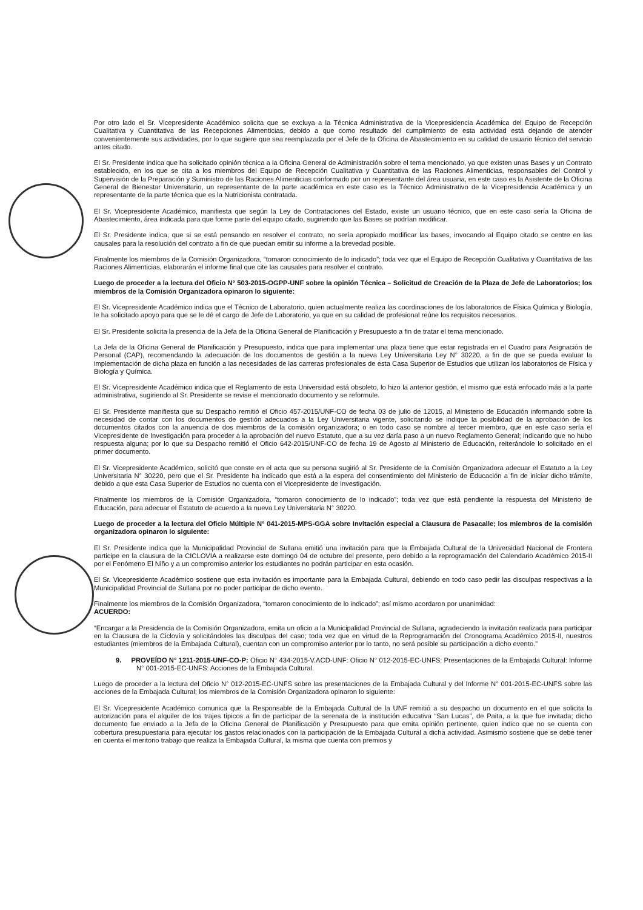Por otro lado el Sr. Vicepresidente Académico solicita que se excluya a la Técnica Administrativa de la Vicepresidencia Académica del Equipo de Recepción Cualitativa y Cuantitativa de las Recepciones Alimenticias, debido a que como resultado del cumplimiento de esta actividad está dejando de atender convenientemente sus actividades, por lo que sugiere que sea reemplazada por el Jefe de la Oficina de Abastecimiento en su calidad de usuario técnico del servicio antes citado.
El Sr. Presidente indica que ha solicitado opinión técnica a la Oficina General de Administración sobre el tema mencionado, ya que existen unas Bases y un Contrato establecido, en los que se cita a los miembros del Equipo de Recepción Cualitativa y Cuantitativa de las Raciones Alimenticias, responsables del Control y Supervisión de la Preparación y Suministro de las Raciones Alimenticias conformado por un representante del área usuaria, en este caso es la Asistente de la Oficina General de Bienestar Universitario, un representante de la parte académica en este caso es la Técnico Administrativo de la Vicepresidencia Académica y un representante de la parte técnica que es la Nutricionista contratada.
El Sr. Vicepresidente Académico, manifiesta que según la Ley de Contrataciones del Estado, existe un usuario técnico, que en este caso sería la Oficina de Abastecimiento, área indicada para que forme parte del equipo citado, sugiriendo que las Bases se podrían modificar.
El Sr. Presidente indica, que si se está pensando en resolver el contrato, no sería apropiado modificar las bases, invocando al Equipo citado se centre en las causales para la resolución del contrato a fin de que puedan emitir su informe a la brevedad posible.
Finalmente los miembros de la Comisión Organizadora, “tomaron conocimiento de lo indicado”; toda vez que el Equipo de Recepción Cualitativa y Cuantitativa de las Raciones Alimenticias, elaborarán el informe final que cite las causales para resolver el contrato.
Luego de proceder a la lectura del Oficio N° 503-2015-OGPP-UNF sobre la opinión Técnica – Solicitud de Creación de la Plaza de Jefe de Laboratorios; los miembros de la Comisión Organizadora opinaron lo siguiente:
El Sr. Vicepresidente Académico indica que el Técnico de Laboratorio, quien actualmente realiza las coordinaciones de los laboratorios de Física Química y Biología, le ha solicitado apoyo para que se le dé el cargo de Jefe de Laboratorio, ya que en su calidad de profesional reúne los requisitos necesarios.
El Sr. Presidente solicita la presencia de la Jefa de la Oficina General de Planificación y Presupuesto a fin de tratar el tema mencionado.
La Jefa de la Oficina General de Planificación y Presupuesto, indica que para implementar una plaza tiene que estar registrada en el Cuadro para Asignación de Personal (CAP), recomendando la adecuación de los documentos de gestión a la nueva Ley Universitaria Ley N° 30220, a fin de que se pueda evaluar la implementación de dicha plaza en función a las necesidades de las carreras profesionales de esta Casa Superior de Estudios que utilizan los laboratorios de Física y Biología y Química.
El Sr. Vicepresidente Académico indica que el Reglamento de esta Universidad está obsoleto, lo hizo la anterior gestión, el mismo que está enfocado más a la parte administrativa, sugiriendo al Sr. Presidente se revise el mencionado documento y se reformule.
El Sr. Presidente manifiesta que su Despacho remitió el Oficio 457-2015/UNF-CO de fecha 03 de julio de 12015, al Ministerio de Educación informando sobre la necesidad de contar con los documentos de gestión adecuados a la Ley Universitaria vigente, solicitando se indique la posibilidad de la aprobación de los documentos citados con la anuencia de dos miembros de la comisión organizadora; o en todo caso se nombre al tercer miembro, que en este caso sería el Vicepresidente de Investigación para proceder a la aprobación del nuevo Estatuto, que a su vez daría paso a un nuevo Reglamento General; indicando que no hubo respuesta alguna; por lo que su Despacho remitió el Oficio 642-2015/UNF-CO de fecha 19 de Agosto al Ministerio de Educación, reiterándole lo solicitado en el primer documento.
El Sr. Vicepresidente Académico, solicitó que conste en el acta que su persona sugirió al Sr. Presidente de la Comisión Organizadora adecuar el Estatuto a la Ley Universitaria N° 30220, pero que el Sr. Presidente ha indicado que está a la espera del consentimiento del Ministerio de Educación a fin de iniciar dicho trámite, debido a que esta Casa Superior de Estudios no cuenta con el Vicepresidente de Investigación.
Finalmente los miembros de la Comisión Organizadora, “tomaron conocimiento de lo indicado”; toda vez que está pendiente la respuesta del Ministerio de Educación, para adecuar el Estatuto de acuerdo a la nueva Ley Universitaria N° 30220.
Luego de proceder a la lectura del Oficio Múltiple N° 041-2015-MPS-GGA sobre Invitación especial a Clausura de Pasacalle; los miembros de la comisión organizadora opinaron lo siguiente:
El Sr. Presidente indica que la Municipalidad Provincial de Sullana emitió una invitación para que la Embajada Cultural de la Universidad Nacional de Frontera participe en la clausura de la CICLOVIA a realizarse este domingo 04 de octubre del presente, pero debido a la reprogramación del Calendario Académico 2015-II por el Fenómeno El Niño y a un compromiso anterior los estudiantes no podrán participar en esta ocasión.
El Sr. Vicepresidente Académico sostiene que esta invitación es importante para la Embajada Cultural, debiendo en todo caso pedir las disculpas respectivas a la Municipalidad Provincial de Sullana por no poder participar de dicho evento.
Finalmente los miembros de la Comisión Organizadora, “tomaron conocimiento de lo indicado”; así mismo acordaron por unanimidad:
ACUERDO:
“Encargar a la Presidencia de la Comisión Organizadora, emita un oficio a la Municipalidad Provincial de Sullana, agradeciendo la invitación realizada para participar en la Clausura de la Ciclovía y solicitándoles las disculpas del caso; toda vez que en virtud de la Reprogramación del Cronograma Académico 2015-II, nuestros estudiantes (miembros de la Embajada Cultural), cuentan con un compromiso anterior por lo tanto, no será posible su participación a dicho evento.”
9. PROVEÍDO N° 1211-2015-UNF-CO-P: Oficio N° 434-2015-V.ACD-UNF: Oficio N° 012-2015-EC-UNFS: Presentaciones de la Embajada Cultural: Informe N° 001-2015-EC-UNFS: Acciones de la Embajada Cultural.
Luego de proceder a la lectura del Oficio N° 012-2015-EC-UNFS sobre las presentaciones de la Embajada Cultural y del Informe N° 001-2015-EC-UNFS sobre las acciones de la Embajada Cultural; los miembros de la Comisión Organizadora opinaron lo siguiente:
El Sr. Vicepresidente Académico comunica que la Responsable de la Embajada Cultural de la UNF remitió a su despacho un documento en el que solicita la autorización para el alquiler de los trajes típicos a fin de participar de la serenata de la institución educativa “San Lucas”, de Paita, a la que fue invitada; dicho documento fue enviado a la Jefa de la Oficina General de Planificación y Presupuesto para que emita opinión pertinente, quien indico que no se cuenta con cobertura presupuestaria para ejecutar los gastos relacionados con la participación de la Embajada Cultural a dicha actividad. Asimismo sostiene que se debe tener en cuenta el meritorio trabajo que realiza la Embajada Cultural, la misma que cuenta con premios y